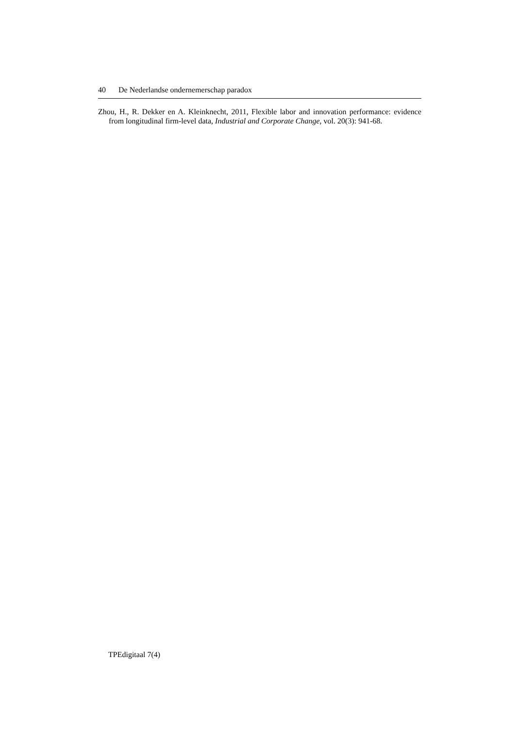40 De Nederlandse ondernemerschap paradox
Zhou, H., R. Dekker en A. Kleinknecht, 2011, Flexible labor and innovation performance: evidence from longitudinal firm-level data, Industrial and Corporate Change, vol. 20(3): 941-68.
TPEdigitaal 7(4)